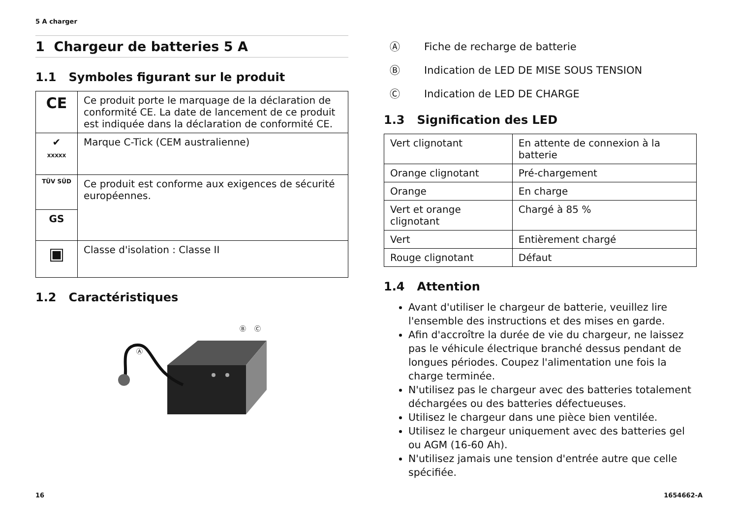5 A charger
1 Chargeur de batteries 5 A
1.1 Symboles figurant sur le produit
| CE | Ce produit porte le marquage de la déclaration de conformité CE. La date de lancement de ce produit est indiquée dans la déclaration de conformité CE. |
| ✔ XXXXX | Marque C-Tick (CEM australienne) |
| TÜV SÜD | Ce produit est conforme aux exigences de sécurité européennes. |
| GS | |
| ▣ | Classe d'isolation : Classe II |
1.2 Caractéristiques
Ⓐ
Ⓑ
Ⓒ
Ⓐ Fiche de recharge de batterie
Ⓑ Indication de LED DE MISE SOUS TENSION
Ⓒ Indication de LED DE CHARGE
1.3 Signification des LED
| Vert clignotant | En attente de connexion à la batterie |
| Orange clignotant | Pré-chargement |
| Orange | En charge |
| Vert et orange clignotant | Chargé à 85 % |
| Vert | Entièrement chargé |
| Rouge clignotant | Défaut |
1.4 Attention
Avant d'utiliser le chargeur de batterie, veuillez lire l'ensemble des instructions et des mises en garde.
Afin d'accroître la durée de vie du chargeur, ne laissez pas le véhicule électrique branché dessus pendant de longues périodes. Coupez l'alimentation une fois la charge terminée.
N'utilisez pas le chargeur avec des batteries totalement déchargées ou des batteries défectueuses.
Utilisez le chargeur dans une pièce bien ventilée.
Utilisez le chargeur uniquement avec des batteries gel ou AGM (16-60 Ah).
N'utilisez jamais une tension d'entrée autre que celle spécifiée.
16 1654662-A